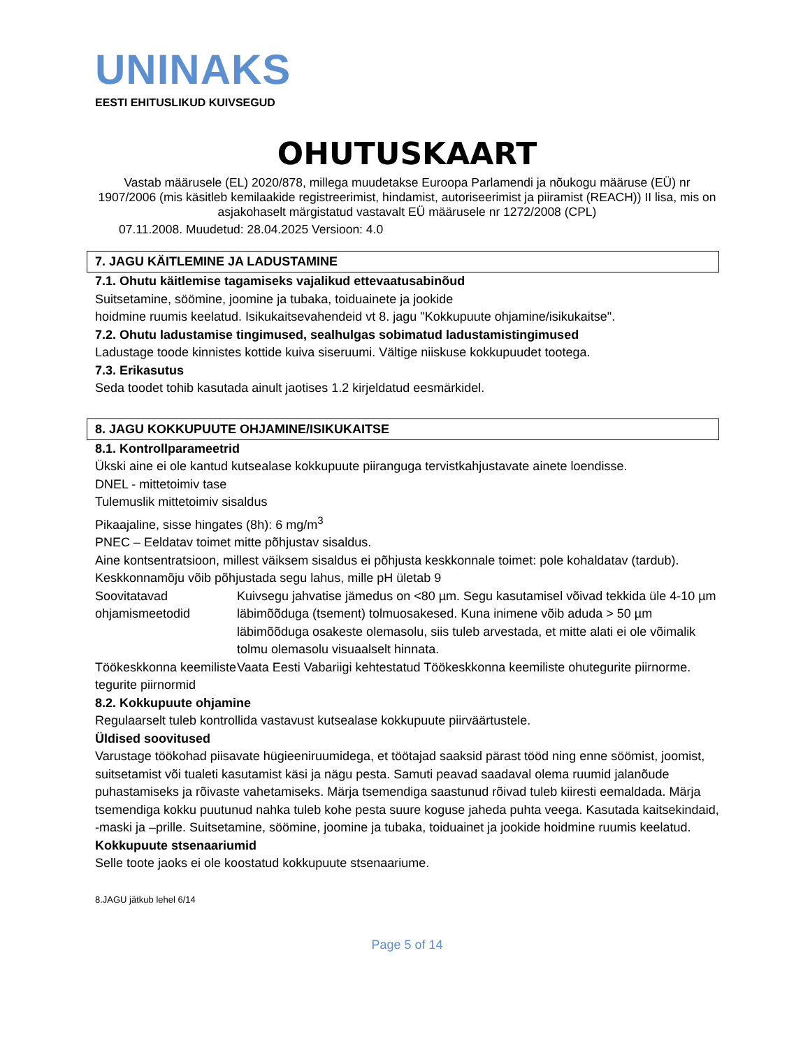UNINAKS
EESTI EHITUSLIKUD KUIVSEGUD
OHUTUSKAART
Vastab määrusele (EL) 2020/878, millega muudetakse Euroopa Parlamendi ja nõukogu määruse (EÜ) nr 1907/2006 (mis käsitleb kemilaakide registreerimist, hindamist, autoriseerimist ja piiramist (REACH)) II lisa, mis on asjakohaselt märgistatud vastavalt EÜ määrusele nr 1272/2008 (CPL)
07.11.2008. Muudetud: 28.04.2025 Versioon: 4.0
7. JAGU KÄITLEMINE JA LADUSTAMINE
7.1. Ohutu käitlemise tagamiseks vajalikud ettevaatusabinõud
Suitsetamine, söömine, joomine ja tubaka, toiduainete ja jookide
hoidmine ruumis keelatud. Isikukaitsevahendeid vt 8. jagu "Kokkupuute ohjamine/isikukaitse".
7.2. Ohutu ladustamise tingimused, sealhulgas sobimatud ladustamistingimused
Ladustage toode kinnistes kottide kuiva siseruumi. Vältige niiskuse kokkupuudet tootega.
7.3. Erikasutus
Seda toodet tohib kasutada ainult jaotises 1.2 kirjeldatud eesmärkidel.
8. JAGU KOKKUPUUTE OHJAMINE/ISIKUKAITSE
8.1. Kontrollparameetrid
Ükski aine ei ole kantud kutsealase kokkupuute piiranguga tervistkahjustavate ainete loendisse.
DNEL - mittetoimiv tase
Tulemuslik mittetoimiv sisaldus
Pikaajaline, sisse hingates (8h): 6 mg/m<sup>3</sup>
PNEC – Eeldatav toimet mitte põhjustav sisaldus.
Aine kontsentratsioon, millest väiksem sisaldus ei põhjusta keskkonnale toimet: pole kohaldatav (tardub).
Keskkonnamõju võib põhjustada segu lahus, mille pH ületab 9
| Soovitatavad ohjamismeetodid | Kuivsegu jahvatise jämedus on <80 µm. Segu kasutamisel võivad tekkida üle 4-10 µm läbimõõduga (tsement) tolmuosakesed. Kuna inimene võib aduda > 50 µm läbimõõduga osakeste olemasolu, siis tuleb arvestada, et mitte alati ei ole võimalik tolmu olemasolu visuaalselt hinnata. |
| Töökeskkonna keemiliste tegurite piirnormid | Vaata Eesti Vabariigi kehtestatud Töökeskkonna keemiliste ohutegurite piirnorme. |
8.2. Kokkupuute ohjamine
Regulaarselt tuleb kontrollida vastavust kutsealase kokkupuute piirväärtustele.
Üldised soovitused
Varustage töökohad piisavate hügieeniruumidega, et töötajad saaksid pärast tööd ning enne söömist, joomist, suitsetamist või tualeti kasutamist käsi ja nägu pesta. Samuti peavad saadaval olema ruumid jalanõude puhastamiseks ja rõivaste vahetamiseks. Märja tsemendiga saastunud rõivad tuleb kiiresti eemaldada. Märja tsemendiga kokku puutunud nahka tuleb kohe pesta suure koguse jaheda puhta veega. Kasutada kaitsekindaid, -maski ja –prille. Suitsetamine, söömine, joomine ja tubaka, toiduainet ja jookide hoidmine ruumis keelatud.
Kokkupuute stsenaariumid
Selle toote jaoks ei ole koostatud kokkupuute stsenaariume.
8.JAGU jätkub lehel 6/14
Page 5 of 14